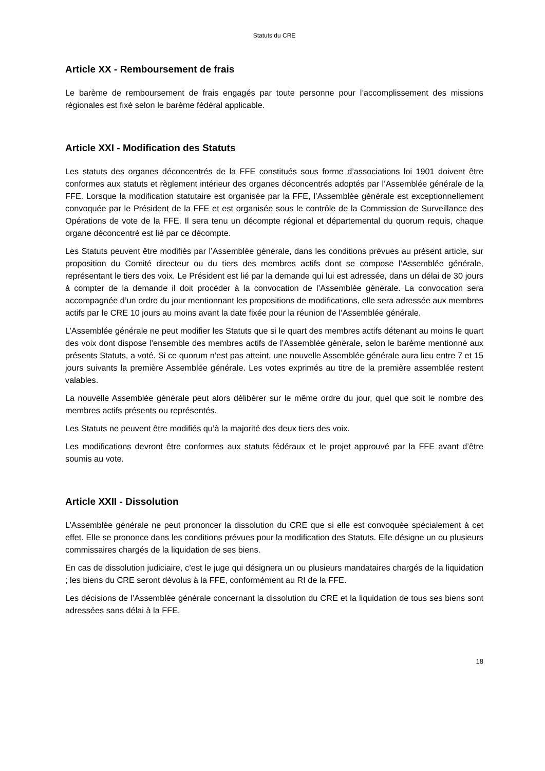Statuts du CRE
Article XX - Remboursement de frais
Le barème de remboursement de frais engagés par toute personne pour l’accomplissement des missions régionales est fixé selon le barème fédéral applicable.
Article XXI - Modification des Statuts
Les statuts des organes déconcentrés de la FFE constitués sous forme d’associations loi 1901 doivent être conformes aux statuts et règlement intérieur des organes déconcentrés adoptés par l’Assemblée générale de la FFE. Lorsque la modification statutaire est organisée par la FFE, l’Assemblée générale est exceptionnellement convoquée par le Président de la FFE et est organisée sous le contrôle de la Commission de Surveillance des Opérations de vote de la FFE. Il sera tenu un décompte régional et départemental du quorum requis, chaque organe déconcentré est lié par ce décompte.
Les Statuts peuvent être modifiés par l’Assemblée générale, dans les conditions prévues au présent article, sur proposition du Comité directeur ou du tiers des membres actifs dont se compose l’Assemblée générale, représentant le tiers des voix. Le Président est lié par la demande qui lui est adressée, dans un délai de 30 jours à compter de la demande il doit procéder à la convocation de l’Assemblée générale. La convocation sera accompagnée d’un ordre du jour mentionnant les propositions de modifications, elle sera adressée aux membres actifs par le CRE 10 jours au moins avant la date fixée pour la réunion de l’Assemblée générale.
L’Assemblée générale ne peut modifier les Statuts que si le quart des membres actifs détenant au moins le quart des voix dont dispose l’ensemble des membres actifs de l’Assemblée générale, selon le barème mentionné aux présents Statuts, a voté. Si ce quorum n’est pas atteint, une nouvelle Assemblée générale aura lieu entre 7 et 15 jours suivants la première Assemblée générale. Les votes exprimés au titre de la première assemblée restent valables.
La nouvelle Assemblée générale peut alors délibérer sur le même ordre du jour, quel que soit le nombre des membres actifs présents ou représentés.
Les Statuts ne peuvent être modifiés qu’à la majorité des deux tiers des voix.
Les modifications devront être conformes aux statuts fédéraux et le projet approuvé par la FFE avant d’être soumis au vote.
Article XXII - Dissolution
L’Assemblée générale ne peut prononcer la dissolution du CRE que si elle est convoquée spécialement à cet effet. Elle se prononce dans les conditions prévues pour la modification des Statuts. Elle désigne un ou plusieurs commissaires chargés de la liquidation de ses biens.
En cas de dissolution judiciaire, c’est le juge qui désignera un ou plusieurs mandataires chargés de la liquidation ; les biens du CRE seront dévolus à la FFE, conformément au RI de la FFE.
Les décisions de l’Assemblée générale concernant la dissolution du CRE et la liquidation de tous ses biens sont adressées sans délai à la FFE.
18